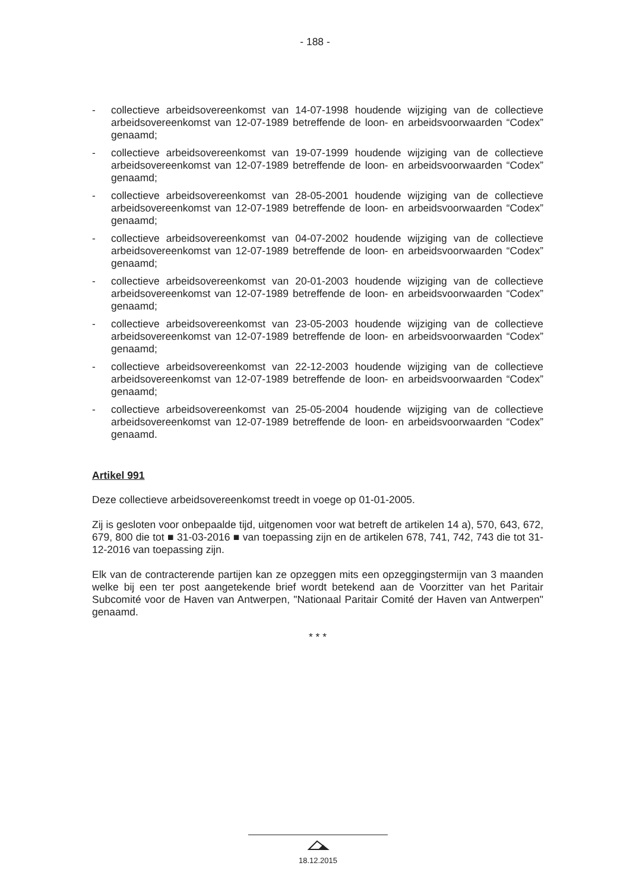- 188 -
- collectieve arbeidsovereenkomst van 14-07-1998 houdende wijziging van de collectieve arbeidsovereenkomst van 12-07-1989 betreffende de loon- en arbeidsvoorwaarden “Codex” genaamd;
- collectieve arbeidsovereenkomst van 19-07-1999 houdende wijziging van de collectieve arbeidsovereenkomst van 12-07-1989 betreffende de loon- en arbeidsvoorwaarden “Codex” genaamd;
- collectieve arbeidsovereenkomst van 28-05-2001 houdende wijziging van de collectieve arbeidsovereenkomst van 12-07-1989 betreffende de loon- en arbeidsvoorwaarden “Codex” genaamd;
- collectieve arbeidsovereenkomst van 04-07-2002 houdende wijziging van de collectieve arbeidsovereenkomst van 12-07-1989 betreffende de loon- en arbeidsvoorwaarden “Codex” genaamd;
- collectieve arbeidsovereenkomst van 20-01-2003 houdende wijziging van de collectieve arbeidsovereenkomst van 12-07-1989 betreffende de loon- en arbeidsvoorwaarden “Codex” genaamd;
- collectieve arbeidsovereenkomst van 23-05-2003 houdende wijziging van de collectieve arbeidsovereenkomst van 12-07-1989 betreffende de loon- en arbeidsvoorwaarden “Codex” genaamd;
- collectieve arbeidsovereenkomst van 22-12-2003 houdende wijziging van de collectieve arbeidsovereenkomst van 12-07-1989 betreffende de loon- en arbeidsvoorwaarden “Codex” genaamd;
- collectieve arbeidsovereenkomst van 25-05-2004 houdende wijziging van de collectieve arbeidsovereenkomst van 12-07-1989 betreffende de loon- en arbeidsvoorwaarden “Codex” genaamd.
Artikel 991
Deze collectieve arbeidsovereenkomst treedt in voege op 01-01-2005.
Zij is gesloten voor onbepaalde tijd, uitgenomen voor wat betreft de artikelen 14 a), 570, 643, 672, 679, 800 die tot ■ 31-03-2016 ■ van toepassing zijn en de artikelen 678, 741, 742, 743 die tot 31-12-2016 van toepassing zijn.
Elk van de contracterende partijen kan ze opzeggen mits een opzeggingstermijn van 3 maanden welke bij een ter post aangetekende brief wordt betekend aan de Voorzitter van het Paritair Subcomité voor de Haven van Antwerpen, "Nationaal Paritair Comité der Haven van Antwerpen" genaamd.
* * *
18.12.2015